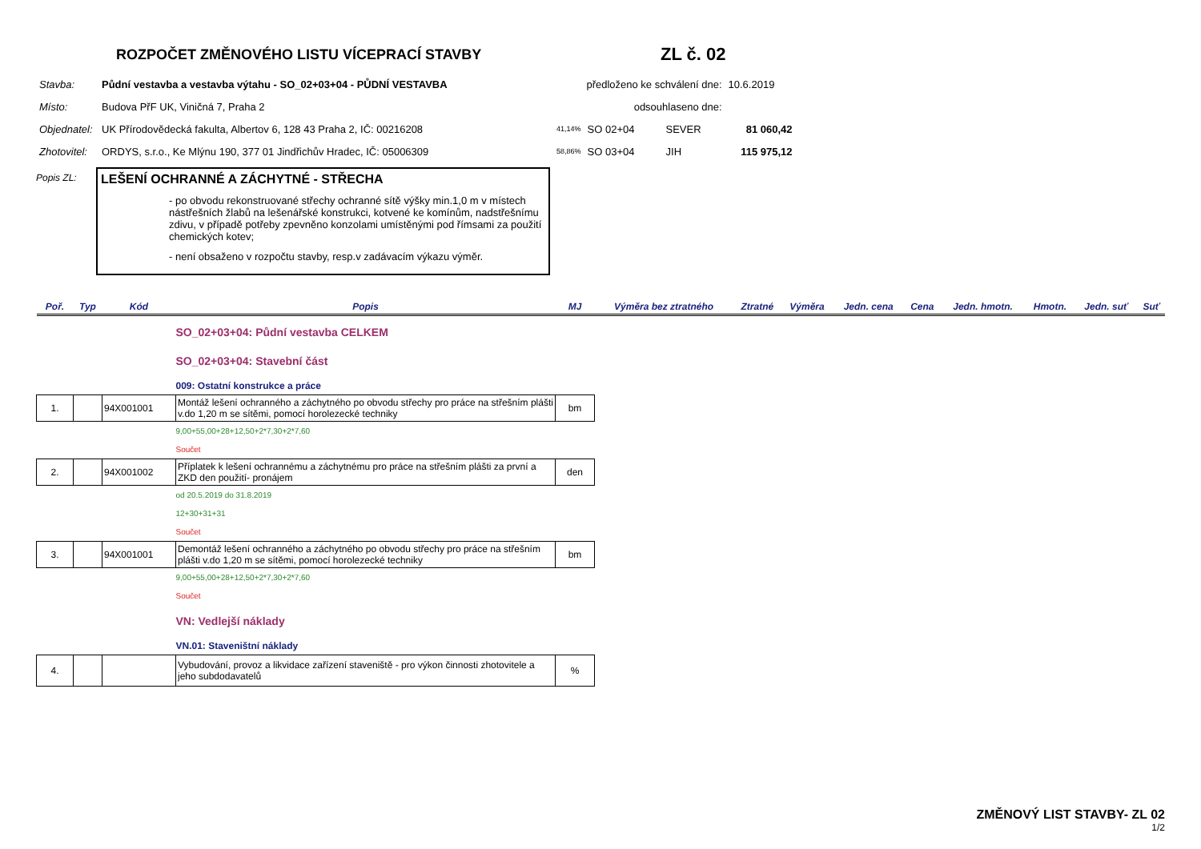ROZPOČET ZMĚNOVÉHO LISTU VÍCEPRACÍ STAVBY
ZL č. 02
| Stavba: | Půdní vestavba a vestavba výtahu - SO_02+03+04 - PŮDNÍ VESTAVBA | předloženo ke schválení dne: | | | 10.6.2019 |
| Místo: | Budova PřF UK, Viničná 7, Praha 2 | odsouhlaseno dne: | | | |
| Objednatel: | UK Přírodovědecká fakulta, Albertov 6, 128 43 Praha 2, IČ: 00216208 | 41,14% | SO 02+04 | SEVER | 81 060,42 |
| Zhotovitel: | ORDYS, s.r.o., Ke Mlýnu 190, 377 01 Jindřichův Hradec, IČ: 05006309 | 58,86% | SO 03+04 | JIH | 115 975,12 |
Popis ZL:
LEŠENÍ OCHRANNÉ A ZÁCHYTNÉ - STŘECHA
- po obvodu rekonstruované střechy ochranné sítě výšky min.1,0 m v místech nástřešních žlabů na lešenářské konstrukci, kotvené ke komínům, nadstřešnímu zdivu, v případě potřeby zpevněno konzolami umístěnými pod římsami za použití chemických kotev;
- není obsaženo v rozpočtu stavby, resp.v zadávacím výkazu výměr.
| Poř. | Typ | Kód | Popis | MJ | Výměra bez ztratného | Ztratné | Výměra | Jedn. cena | Cena | Jedn. hmotn. | Hmotn. | Jedn. suť | Suť |
| --- | --- | --- | --- | --- | --- | --- | --- | --- | --- | --- | --- | --- | --- |
| | | | SO_02+03+04: Půdní vestavba CELKEM | | | | | | | | | | |
| | | | SO_02+03+04: Stavební část | | | | | | | | | | |
| | | | 009: Ostatní konstrukce a práce | | | | | | | | | | |
| 1. | | 94X001001 | Montáž lešení ochranného a záchytného po obvodu střechy pro práce na střešním plášti v.do 1,20 m se sítěmi, pomocí horolezecké techniky | bm | | | | | | | | | |
| | | | 9,00+55,00+28+12,50+2*7,30+2*7,60 | | | | | | | | | | |
| | | | Součet | | | | | | | | | | |
| 2. | | 94X001002 | Příplatek k lešení ochrannému a záchytnému pro práce na střešním plášti za první a ZKD den použití- pronájem | den | | | | | | | | | |
| | | | od 20.5.2019 do 31.8.2019 | | | | | | | | | | |
| | | | 12+30+31+31 | | | | | | | | | | |
| | | | Součet | | | | | | | | | | |
| 3. | | 94X001001 | Demontáž lešení ochranného a záchytného po obvodu střechy pro práce na střešním plášti v.do 1,20 m se sítěmi, pomocí horolezecké techniky | bm | | | | | | | | | |
| | | | 9,00+55,00+28+12,50+2*7,30+2*7,60 | | | | | | | | | | |
| | | | Součet | | | | | | | | | | |
| | | | VN: Vedlejší náklady | | | | | | | | | | |
| | | | VN.01: Staveništní náklady | | | | | | | | | | |
| 4. | | | Vybudování, provoz a likvidace zařízení staveniště - pro výkon činnosti zhotovitele a jeho subdodavatelů | % | | | | | | | | | |
ZMĚNOVÝ LIST STAVBY- ZL 02
1/2